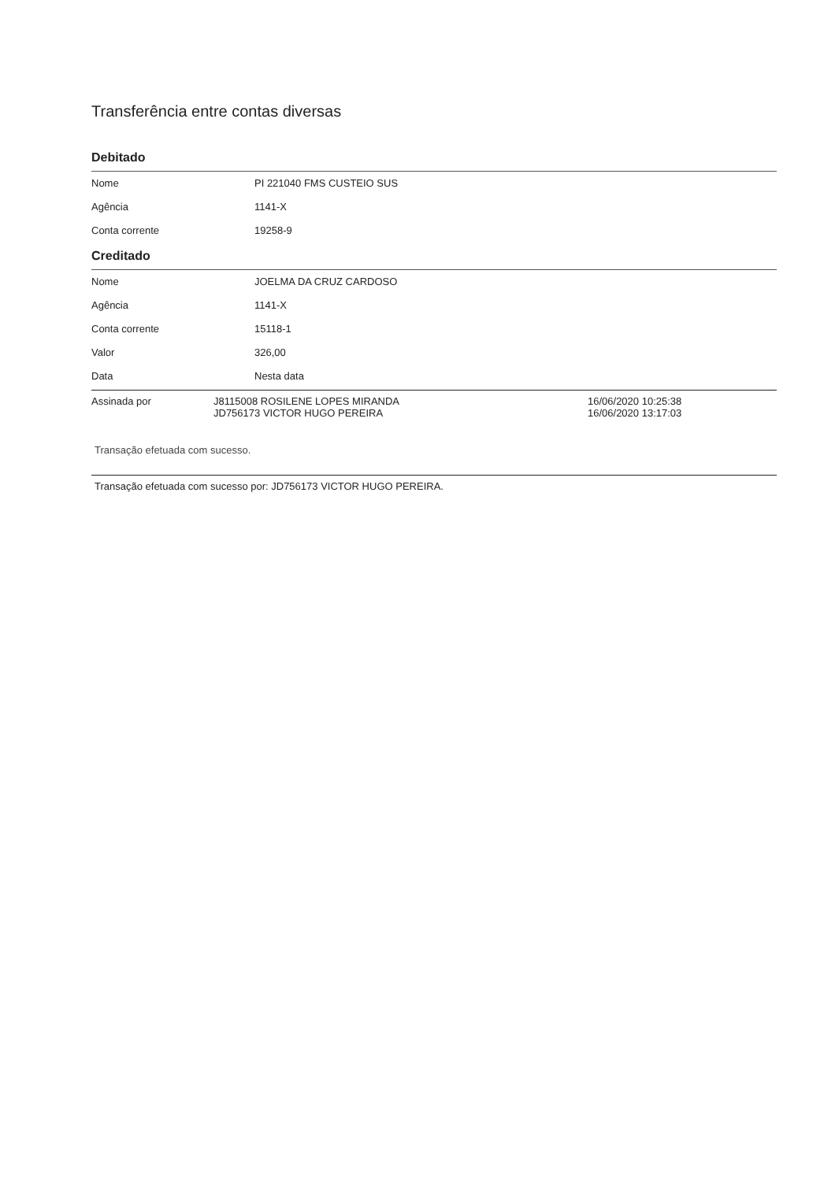Transferência entre contas diversas
Debitado
| Nome | PI 221040 FMS CUSTEIO SUS |
| Agência | 1141-X |
| Conta corrente | 19258-9 |
Creditado
| Nome | JOELMA DA CRUZ CARDOSO |
| Agência | 1141-X |
| Conta corrente | 15118-1 |
| Valor | 326,00 |
| Data | Nesta data |
| Assinada por | J8115008 ROSILENE LOPES MIRANDA JD756173 VICTOR HUGO PEREIRA | 16/06/2020 10:25:38 16/06/2020 13:17:03 |
Transação efetuada com sucesso.
Transação efetuada com sucesso por: JD756173 VICTOR HUGO PEREIRA.